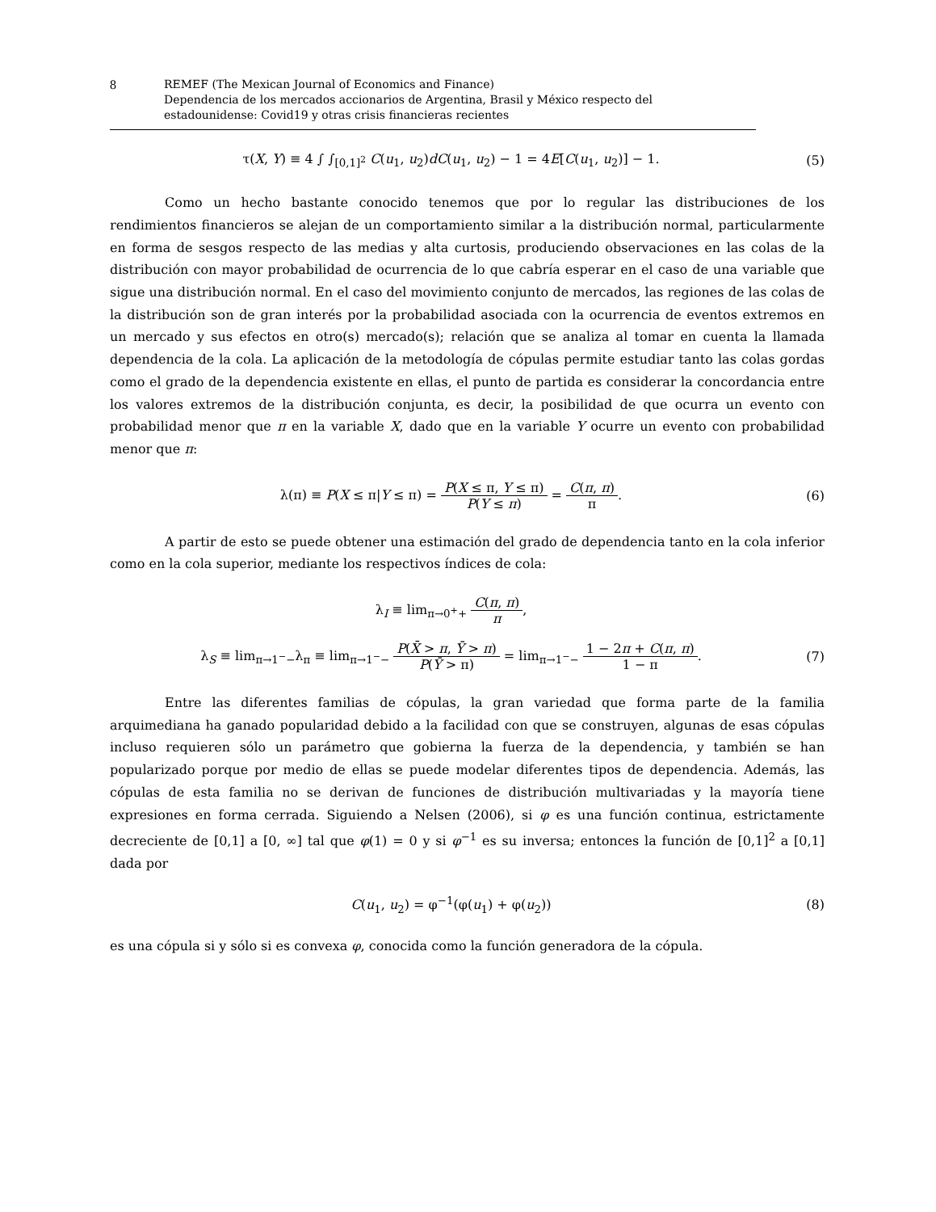8 REMEF (The Mexican Journal of Economics and Finance)
Dependencia de los mercados accionarios de Argentina, Brasil y México respecto del
estadounidense: Covid19 y otras crisis financieras recientes
τ(X, Y) ≡ 4 ∫ ∫<sub>[0,1]<sup>2</sup></sub> C(u<sub>1</sub>, u<sub>2</sub>)dC(u<sub>1</sub>, u<sub>2</sub>) − 1 = 4E[C(u<sub>1</sub>, u<sub>2</sub>)] − 1.
(5)
Como un hecho bastante conocido tenemos que por lo regular las distribuciones de los rendimientos financieros se alejan de un comportamiento similar a la distribución normal, particularmente en forma de sesgos respecto de las medias y alta curtosis, produciendo observaciones en las colas de la distribución con mayor probabilidad de ocurrencia de lo que cabría esperar en el caso de una variable que sigue una distribución normal. En el caso del movimiento conjunto de mercados, las regiones de las colas de la distribución son de gran interés por la probabilidad asociada con la ocurrencia de eventos extremos en un mercado y sus efectos en otro(s) mercado(s); relación que se analiza al tomar en cuenta la llamada dependencia de la cola. La aplicación de la metodología de cópulas permite estudiar tanto las colas gordas como el grado de la dependencia existente en ellas, el punto de partida es considerar la concordancia entre los valores extremos de la distribución conjunta, es decir, la posibilidad de que ocurra un evento con probabilidad menor que π en la variable X, dado que en la variable Y ocurre un evento con probabilidad menor que π:
λ(π) ≡ P(X ≤ π|Y ≤ π) = P(X ≤ π, Y ≤ π) P(Y ≤ π) = C(π, π) π.
(6)
A partir de esto se puede obtener una estimación del grado de dependencia tanto en la cola inferior como en la cola superior, mediante los respectivos índices de cola:
λ<sub>I</sub> ≡ lim<sub>π→0<sup>+</sup>+</sub> C(π, π) π,
λ<sub>S</sub> ≡ lim<sub>π→1<sup>−</sup>−</sub>λ<sub>π</sub> ≡ lim<sub>π→1<sup>−</sup>−</sub> P(X̄ > π, Ȳ > π) P(Ȳ > π) = lim<sub>π→1<sup>−</sup>−</sub> 1 − 2π + C(π, π) 1 − π.
(7)
Entre las diferentes familias de cópulas, la gran variedad que forma parte de la familia arquimediana ha ganado popularidad debido a la facilidad con que se construyen, algunas de esas cópulas incluso requieren sólo un parámetro que gobierna la fuerza de la dependencia, y también se han popularizado porque por medio de ellas se puede modelar diferentes tipos de dependencia. Además, las cópulas de esta familia no se derivan de funciones de distribución multivariadas y la mayoría tiene expresiones en forma cerrada. Siguiendo a Nelsen (2006), si φ es una función continua, estrictamente decreciente de [0,1] a [0, ∞] tal que φ(1) = 0 y si φ<sup>−1</sup> es su inversa; entonces la función de [0,1]<sup>2</sup> a [0,1] dada por
C(u<sub>1</sub>, u<sub>2</sub>) = φ<sup>−1</sup>(φ(u<sub>1</sub>) + φ(u<sub>2</sub>)) (8)
es una cópula si y sólo si es convexa φ, conocida como la función generadora de la cópula.